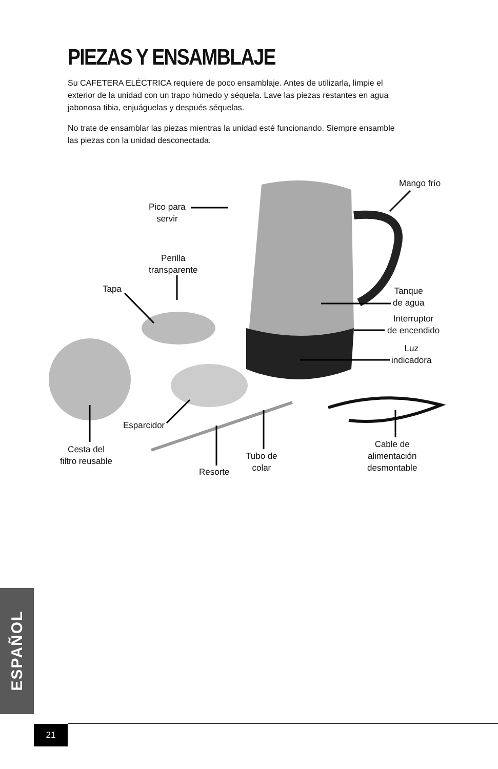PIEZAS Y ENSAMBLAJE
Su CAFETERA ELÉCTRICA requiere de poco ensamblaje. Antes de utilizarla, limpie el exterior de la unidad con un trapo húmedo y séquela. Lave las piezas restantes en agua jabonosa tibia, enjuáguelas y después séquelas.
No trate de ensamblar las piezas mientras la unidad esté funcionando. Siempre ensamble las piezas con la unidad desconectada.
Mango frío
Pico para
servir
Perilla
transparente
Tapa
Tanque
de agua
Interruptor
de encendido
Luz
indicadora
Esparcidor
Cesta del
filtro reusable
Tubo de
colar
Resorte
Cable de
alimentación
desmontable
ESPAÑOL
21